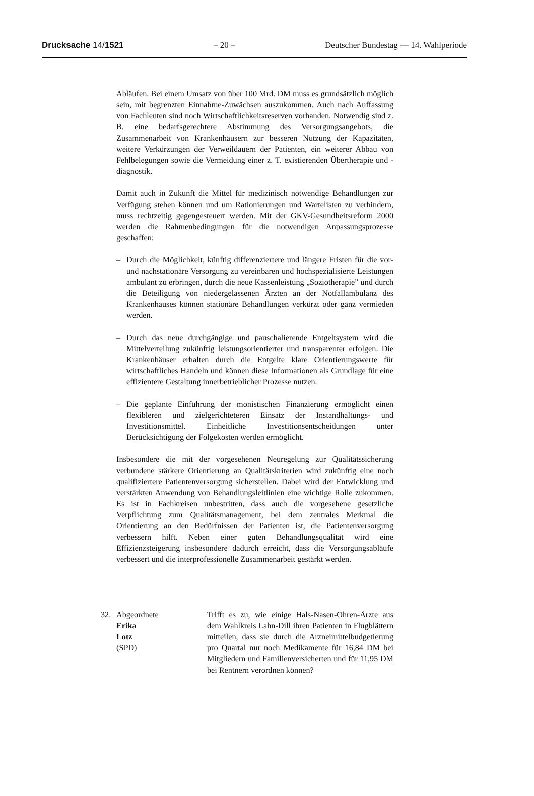Drucksache 14/1521 – 20 – Deutscher Bundestag — 14. Wahlperiode
Abläufen. Bei einem Umsatz von über 100 Mrd. DM muss es grundsätzlich möglich sein, mit begrenzten Einnahme-Zuwächsen auszukommen. Auch nach Auffassung von Fachleuten sind noch Wirtschaftlichkeitsreserven vorhanden. Notwendig sind z. B. eine bedarfsgerechtere Abstimmung des Versorgungsangebots, die Zusammenarbeit von Krankenhäusern zur besseren Nutzung der Kapazitäten, weitere Verkürzungen der Verweildauern der Patienten, ein weiterer Abbau von Fehlbelegungen sowie die Vermeidung einer z. T. existierenden Übertherapie und -diagnostik.
Damit auch in Zukunft die Mittel für medizinisch notwendige Behandlungen zur Verfügung stehen können und um Rationierungen und Wartelisten zu verhindern, muss rechtzeitig gegengesteuert werden. Mit der GKV-Gesundheitsreform 2000 werden die Rahmenbedingungen für die notwendigen Anpassungsprozesse geschaffen:
– Durch die Möglichkeit, künftig differenziertere und längere Fristen für die vor- und nachstationäre Versorgung zu vereinbaren und hochspezialisierte Leistungen ambulant zu erbringen, durch die neue Kassenleistung „Soziotherapie” und durch die Beteiligung von niedergelassenen Ärzten an der Notfallambulanz des Krankenhauses können stationäre Behandlungen verkürzt oder ganz vermieden werden.
– Durch das neue durchgängige und pauschalierende Entgeltsystem wird die Mittelverteilung zukünftig leistungsorientierter und transparenter erfolgen. Die Krankenhäuser erhalten durch die Entgelte klare Orientierungswerte für wirtschaftliches Handeln und können diese Informationen als Grundlage für eine effizientere Gestaltung innerbetrieblicher Prozesse nutzen.
– Die geplante Einführung der monistischen Finanzierung ermöglicht einen flexibleren und zielgerichteteren Einsatz der Instandhaltungs- und Investitionsmittel. Einheitliche Investitionsentscheidungen unter Berücksichtigung der Folgekosten werden ermöglicht.
Insbesondere die mit der vorgesehenen Neuregelung zur Qualitätssicherung verbundene stärkere Orientierung an Qualitätskriterien wird zukünftig eine noch qualifiziertere Patientenversorgung sicherstellen. Dabei wird der Entwicklung und verstärkten Anwendung von Behandlungsleitlinien eine wichtige Rolle zukommen. Es ist in Fachkreisen unbestritten, dass auch die vorgesehene gesetzliche Verpflichtung zum Qualitätsmanagement, bei dem zentrales Merkmal die Orientierung an den Bedürfnissen der Patienten ist, die Patientenversorgung verbessern hilft. Neben einer guten Behandlungsqualität wird eine Effizienzsteigerung insbesondere dadurch erreicht, dass die Versorgungsabläufe verbessert und die interprofessionelle Zusammenarbeit gestärkt werden.
32. Abgeordnete
Erika
Lotz
(SPD) Trifft es zu, wie einige Hals-Nasen-Ohren-Ärzte aus dem Wahlkreis Lahn-Dill ihren Patienten in Flugblättern mitteilen, dass sie durch die Arzneimittelbudgetierung pro Quartal nur noch Medikamente für 16,84 DM bei Mitgliedern und Familienversicherten und für 11,95 DM bei Rentnern verordnen können?